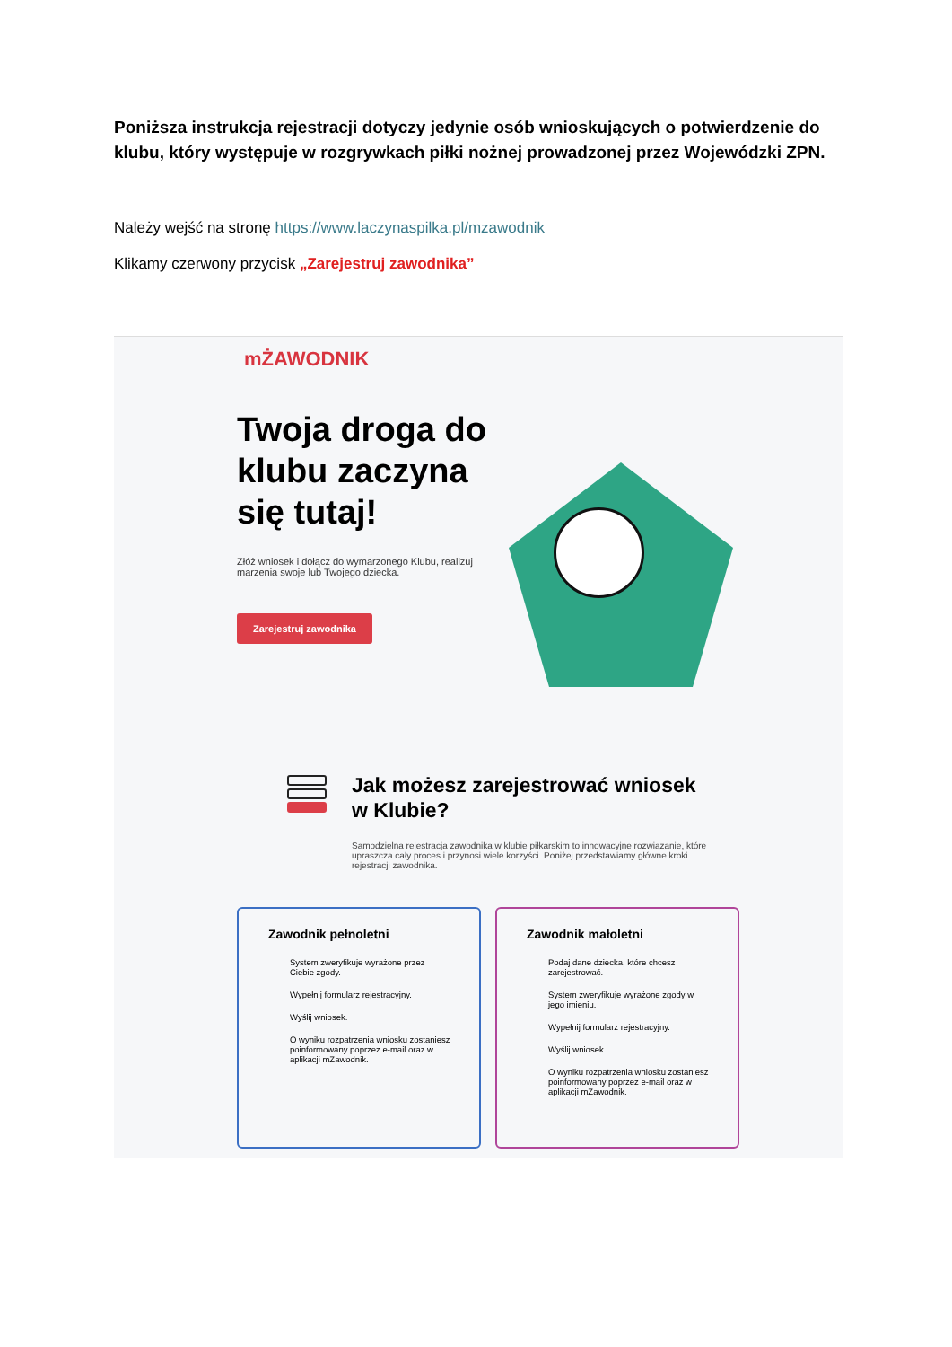Poniższa instrukcja rejestracji dotyczy jedynie osób wnioskujących o potwierdzenie do klubu, który występuje w rozgrywkach piłki nożnej prowadzonej przez Wojewódzki ZPN.
Należy wejść na stronę https://www.laczynaspilka.pl/mzawodnik
Klikamy czerwony przycisk „Zarejestruj zawodnika”
mŻAWODNIK
Twoja droga do klubu zaczyna się tutaj!
Złóż wniosek i dołącz do wymarzonego Klubu, realizuj marzenia swoje lub Twojego dziecka.
Zarejestruj zawodnika
Jak możesz zarejestrować wniosek w Klubie?
Samodzielna rejestracja zawodnika w klubie piłkarskim to innowacyjne rozwiązanie, które upraszcza cały proces i przynosi wiele korzyści. Poniżej przedstawiamy główne kroki rejestracji zawodnika.
Zawodnik pełnoletni
System zweryfikuje wyrażone przez Ciebie zgody.
Wypełnij formularz rejestracyjny.
Wyślij wniosek.
O wyniku rozpatrzenia wniosku zostaniesz poinformowany poprzez e-mail oraz w aplikacji mZawodnik.
Zawodnik małoletni
Podaj dane dziecka, które chcesz zarejestrować.
System zweryfikuje wyrażone zgody w jego imieniu.
Wypełnij formularz rejestracyjny.
Wyślij wniosek.
O wyniku rozpatrzenia wniosku zostaniesz poinformowany poprzez e-mail oraz w aplikacji mZawodnik.